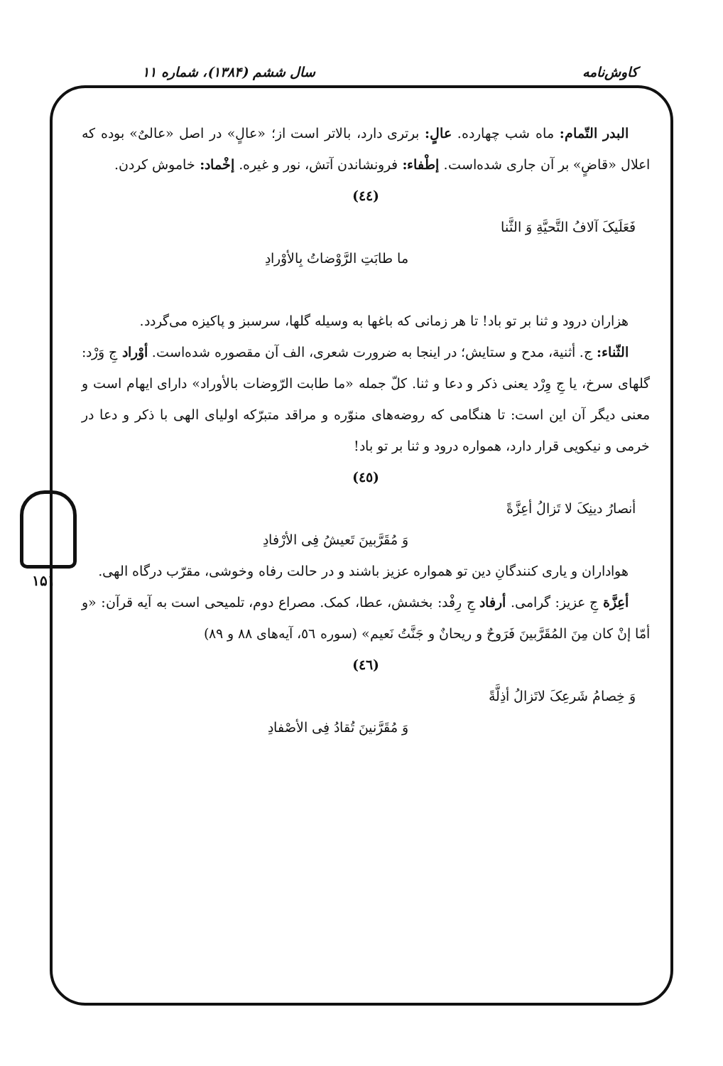کاوش‌نامه سال ششم (۱۳۸۴)، شماره ۱۱
۱۵۱
البدر التّمام: ماه شب چهارده. عالٍ: برتری دارد، بالاتر است از؛ «عالٍ» در اصل «عالیٌ» بوده که اعلال «قاضٍ» بر آن جاری شده‌است. إطْفاء: فرونشاندن آتش، نور و غیره. إخْماد: خاموش کردن.
(٤٤)
فَعَلَیکَ آلافُ التَّحیَّةِ وَ الثَّنا
ما طابَتِ الرَّوْضاتُ بِالأوْرادِ
هزاران درود و ثنا بر تو باد! تا هر زمانی که باغها به وسیله گلها، سرسبز و پاکیزه می‌گردد.
الثّناء: ج. أثنیة، مدح و ستایش؛ در اینجا به ضرورت شعری، الف آن مقصوره شده‌است. أوْراد جِ وَرْد: گلهای سرخ، یا جِ وِرْد یعنی ذکر و دعا و ثنا. کلّ جمله «ما طابت الرّوضات بالأوراد» دارای ایهام است و معنی دیگر آن این است: تا هنگامی که روضه‌های منوّره و مراقد متبرّکه اولیای الهی با ذکر و دعا در خرمی و نیکویی قرار دارد، همواره درود و ثنا بر تو باد!
(٤٥)
أنصارُ دینِکَ لا تَزالُ أعِزَّةً
وَ مُقَرَّبینَ تَعیشُ فِی الأرْفادِ
هواداران و یاری کنندگانِ دین تو همواره عزیز باشند و در حالت رفاه وخوشی، مقرّب درگاه الهی.
أعِزَّة جِ عزیز: گرامی. أرفاد جِ رِفْد: بخشش، عطا، کمک. مصراع دوم، تلمیحی است به آیه قرآن: «و أمّا إنْ کان مِنَ المُقَرَّبینَ فَرَوحٌ و ریحانٌ و جَنَّتُ نَعیم» (سوره ٥٦، آیه‌های ۸۸ و ۸۹)
(٤٦)
وَ خِصامُ شَرعِکَ لاتَزالُ أذِلَّةً
وَ مُقَرَّنینَ تُقادُ فِی الأصْفادِ